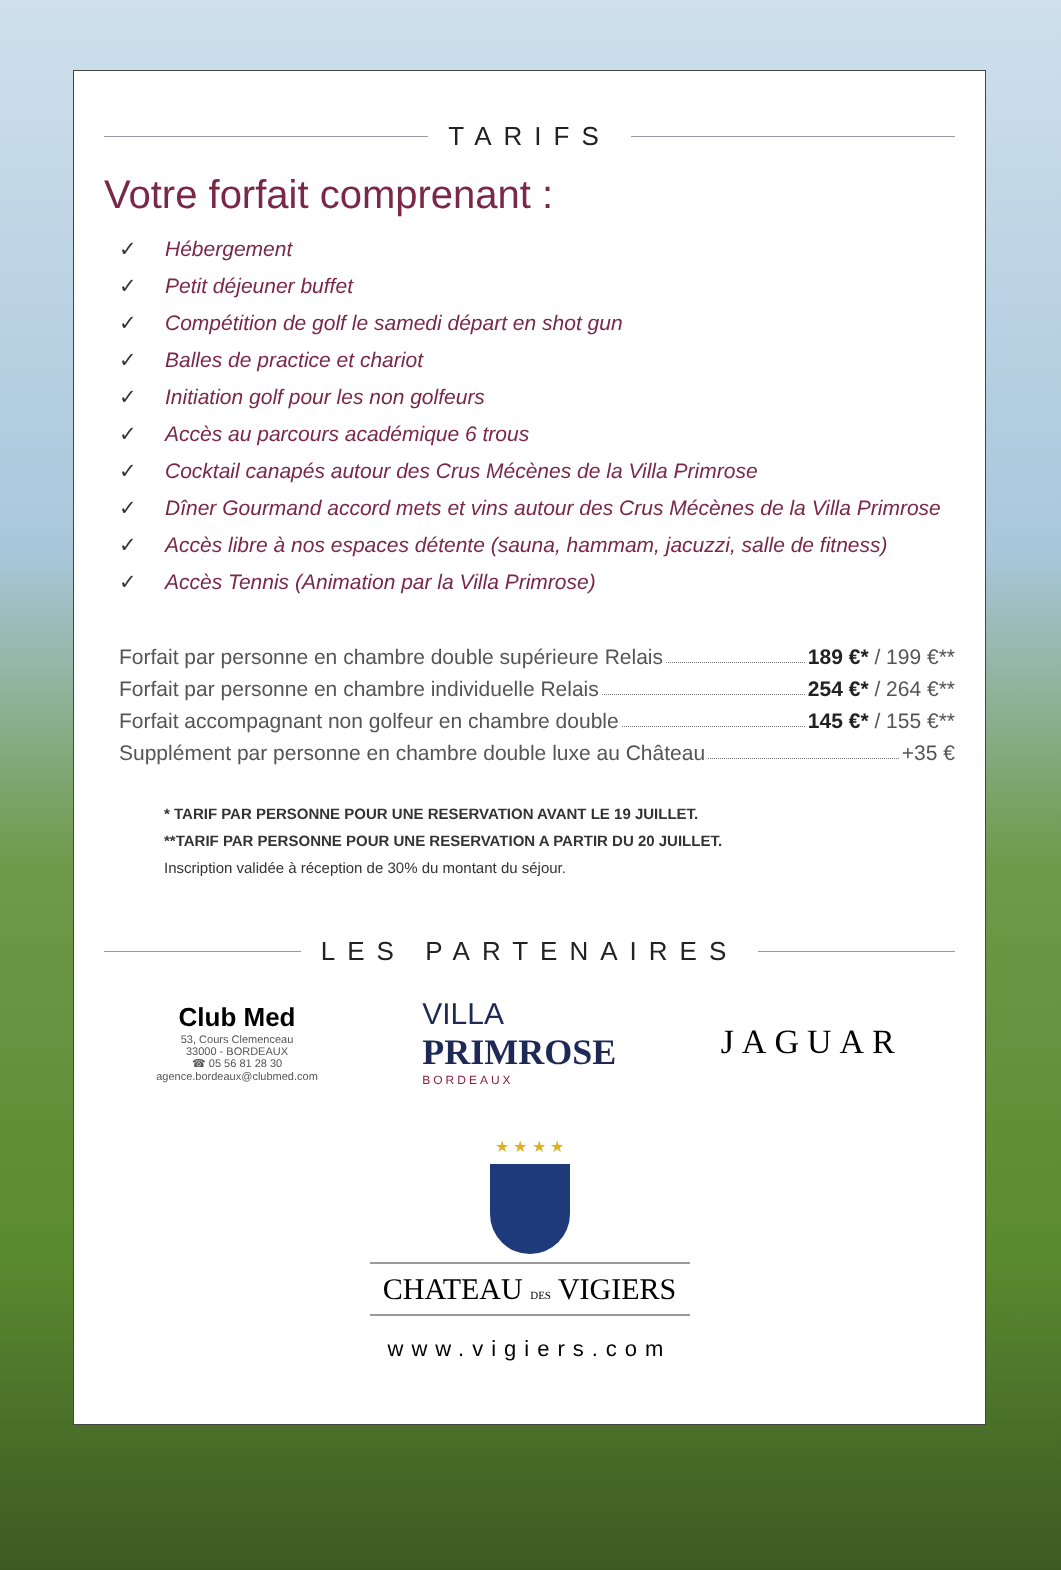TARIFS
Votre forfait comprenant :
✓ Hébergement
✓ Petit déjeuner buffet
✓ Compétition de golf le samedi départ en shot gun
✓ Balles de practice et chariot
✓ Initiation golf pour les non golfeurs
✓ Accès au parcours académique 6 trous
✓ Cocktail canapés autour des Crus Mécènes de la Villa Primrose
✓ Dîner Gourmand accord mets et vins autour des Crus Mécènes de la Villa Primrose
✓ Accès libre à nos espaces détente (sauna, hammam, jacuzzi, salle de fitness)
✓ Accès Tennis (Animation par la Villa Primrose)
Forfait par personne en chambre double supérieure Relais 189 €* / 199 €**
Forfait par personne en chambre individuelle Relais 254 €* / 264 €**
Forfait accompagnant non golfeur en chambre double 145 €* / 155 €**
Supplément par personne en chambre double luxe au Château +35 €
* TARIF PAR PERSONNE POUR UNE RESERVATION AVANT LE 19 JUILLET.
**TARIF PAR PERSONNE POUR UNE RESERVATION A PARTIR DU 20 JUILLET.
Inscription validée à réception de 30% du montant du séjour.
LES PARTENAIRES
Club Med
53, Cours Clemenceau
33000 - BORDEAUX
☎ 05 56 81 28 30
agence.bordeaux@clubmed.com
VILLA
PRIMROSE
BORDEAUX
JAGUAR
★ ★ ★ ★
CHATEAU DES VIGIERS
www.vigiers.com